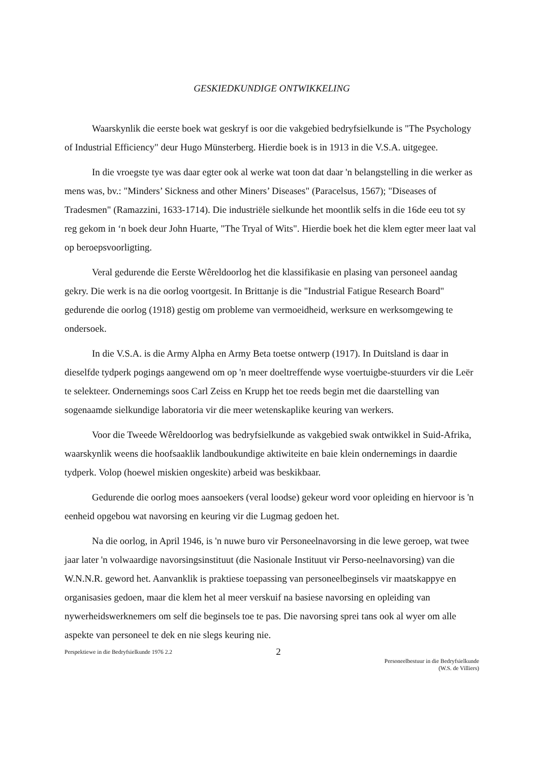GESKIEDKUNDIGE ONTWIKKELING
Waarskynlik die eerste boek wat geskryf is oor die vakgebied bedryfsielkunde is "The Psychology of Industrial Efficiency" deur Hugo Münsterberg. Hierdie boek is in 1913 in die V.S.A. uitgegee.
In die vroegste tye was daar egter ook al werke wat toon dat daar 'n belangstelling in die werker as mens was, bv.: "Minders’ Sickness and other Miners’ Diseases" (Paracelsus, 1567); "Diseases of Tradesmen" (Ramazzini, 1633-1714). Die industriële sielkunde het moontlik selfs in die 16de eeu tot sy reg gekom in ‘n boek deur John Huarte, "The Tryal of Wits". Hierdie boek het die klem egter meer laat val op beroepsvoorligting.
Veral gedurende die Eerste Wêreldoorlog het die klassifikasie en plasing van personeel aandag gekry. Die werk is na die oorlog voortgesit. In Brittanje is die "Industrial Fatigue Research Board" gedurende die oorlog (1918) gestig om probleme van vermoeidheid, werksure en werksomgewing te ondersoek.
In die V.S.A. is die Army Alpha en Army Beta toetse ontwerp (1917). In Duitsland is daar in dieselfde tydperk pogings aangewend om op 'n meer doeltreffende wyse voertuigbe-stuurders vir die Leër te selekteer. Ondernemings soos Carl Zeiss en Krupp het toe reeds begin met die daarstelling van sogenaamde sielkundige laboratoria vir die meer wetenskaplike keuring van werkers.
Voor die Tweede Wêreldoorlog was bedryfsielkunde as vakgebied swak ontwikkel in Suid-Afrika, waarskynlik weens die hoofsaaklik landboukundige aktiwiteite en baie klein ondernemings in daardie tydperk. Volop (hoewel miskien ongeskite) arbeid was beskikbaar.
Gedurende die oorlog moes aansoekers (veral loodse) gekeur word voor opleiding en hiervoor is 'n eenheid opgebou wat navorsing en keuring vir die Lugmag gedoen het.
Na die oorlog, in April 1946, is 'n nuwe buro vir Personeelnavorsing in die lewe geroep, wat twee jaar later 'n volwaardige navorsingsinstituut (die Nasionale Instituut vir Perso-neelnavorsing) van die W.N.N.R. geword het. Aanvanklik is praktiese toepassing van personeelbeginsels vir maatskappye en organisasies gedoen, maar die klem het al meer verskuif na basiese navorsing en opleiding van nywerheidswerknemers om self die beginsels toe te pas. Die navorsing sprei tans ook al wyer om alle aspekte van personeel te dek en nie slegs keuring nie.
Perspektiewe in die Bedryfsielkunde 1976 2.2
2
Personeelbestuur in die Bedryfsielkunde
(W.S. de Villiers)